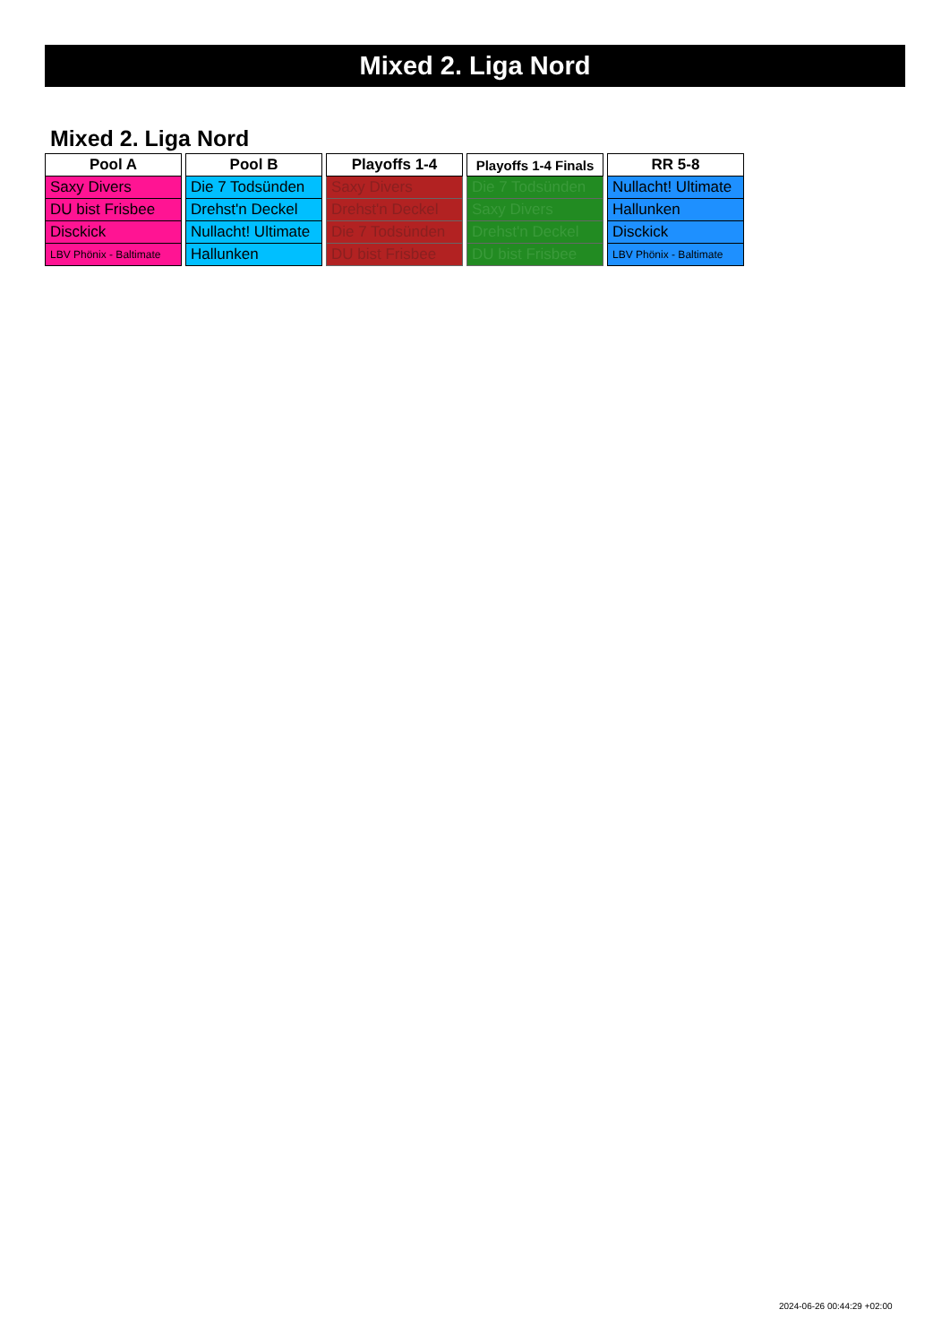Mixed 2. Liga Nord
Mixed 2. Liga Nord
| Pool A |
| --- |
| Saxy Divers |
| DU bist Frisbee |
| Disckick |
| LBV Phönix - Baltimate |
| Pool B |
| --- |
| Die 7 Todsünden |
| Drehst'n Deckel |
| Nullacht! Ultimate |
| Hallunken |
| Playoffs 1-4 |
| --- |
| Saxy Divers |
| Drehst'n Deckel |
| Die 7 Todsünden |
| DU bist Frisbee |
| Playoffs 1-4 Finals |
| --- |
| Die 7 Todsünden |
| Saxy Divers |
| Drehst'n Deckel |
| DU bist Frisbee |
| RR 5-8 |
| --- |
| Nullacht! Ultimate |
| Hallunken |
| Disckick |
| LBV Phönix - Baltimate |
2024-06-26 00:44:29 +02:00